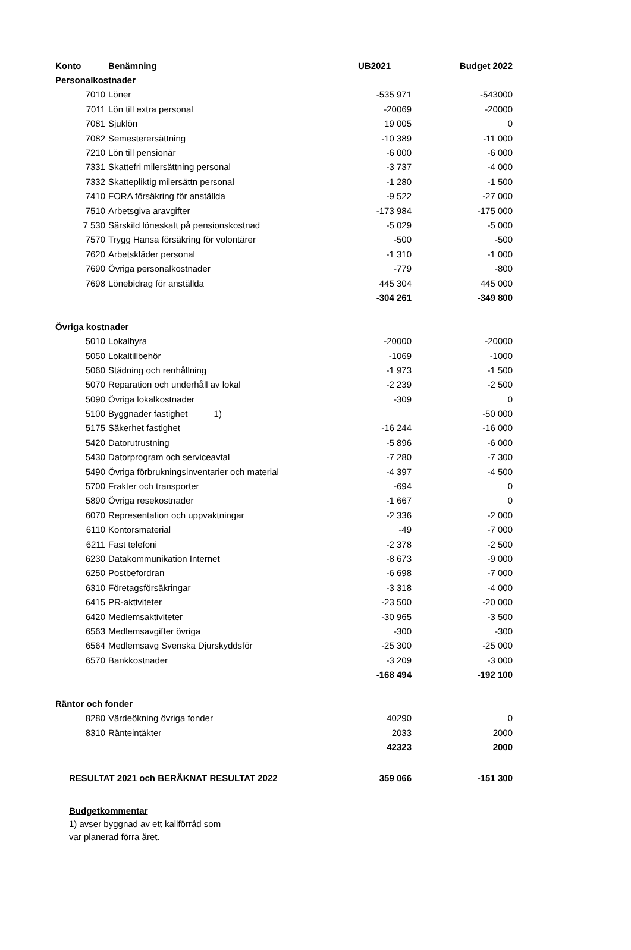| Konto | Benämning | UB2021 | Budget 2022 |
| --- | --- | --- | --- |
| Personalkostnader | | | |
| 7010 | Löner | -535 971 | -543000 |
| 7011 | Lön till extra personal | -20069 | -20000 |
| 7081 | Sjuklön | 19 005 | 0 |
| 7082 | Semesterersättning | -10 389 | -11 000 |
| 7210 | Lön till pensionär | -6 000 | -6 000 |
| 7331 | Skattefri milersättning personal | -3 737 | -4 000 |
| 7332 | Skattepliktig milersättn personal | -1 280 | -1 500 |
| 7410 | FORA försäkring för anställda | -9 522 | -27 000 |
| 7510 | Arbetsgiva aravgifter | -173 984 | -175 000 |
| 7 530 | Särskild löneskatt på pensionskostnad | -5 029 | -5 000 |
| 7570 | Trygg Hansa försäkring för volontärer | -500 | -500 |
| 7620 | Arbetskläder personal | -1 310 | -1 000 |
| 7690 | Övriga personalkostnader | -779 | -800 |
| 7698 | Lönebidrag för anställda | 445 304 | 445 000 |
| | | -304 261 | -349 800 |
| Övriga kostnader | | | |
| 5010 | Lokalhyra | -20000 | -20000 |
| 5050 | Lokaltillbehör | -1069 | -1000 |
| 5060 | Städning och renhållning | -1 973 | -1 500 |
| 5070 | Reparation och underhåll av lokal | -2 239 | -2 500 |
| 5090 | Övriga lokalkostnader | -309 | 0 |
| 5100 | Byggnader fastighet 1) | | -50 000 |
| 5175 | Säkerhet fastighet | -16 244 | -16 000 |
| 5420 | Datorutrustning | -5 896 | -6 000 |
| 5430 | Datorprogram och serviceavtal | -7 280 | -7 300 |
| 5490 | Övriga förbrukningsinventarier och material | -4 397 | -4 500 |
| 5700 | Frakter och transporter | -694 | 0 |
| 5890 | Övriga resekostnader | -1 667 | 0 |
| 6070 | Representation och uppvaktningar | -2 336 | -2 000 |
| 6110 | Kontorsmaterial | -49 | -7 000 |
| 6211 | Fast telefoni | -2 378 | -2 500 |
| 6230 | Datakommunikation Internet | -8 673 | -9 000 |
| 6250 | Postbefordran | -6 698 | -7 000 |
| 6310 | Företagsförsäkringar | -3 318 | -4 000 |
| 6415 | PR-aktiviteter | -23 500 | -20 000 |
| 6420 | Medlemsaktiviteter | -30 965 | -3 500 |
| 6563 | Medlemsavgifter övriga | -300 | -300 |
| 6564 | Medlemsavg Svenska Djurskyddsför | -25 300 | -25 000 |
| 6570 | Bankkostnader | -3 209 | -3 000 |
| | | -168 494 | -192 100 |
| Räntor och fonder | | | |
| 8280 | Värdeökning övriga fonder | 40290 | 0 |
| 8310 | Ränteintäkter | 2033 | 2000 |
| | | 42323 | 2000 |
| RESULTAT 2021 och BERÄKNAT RESULTAT 2022 | | 359 066 | -151 300 |
Budgetkommentar
1) avser byggnad av ett kallförråd som
var planerad förra året.